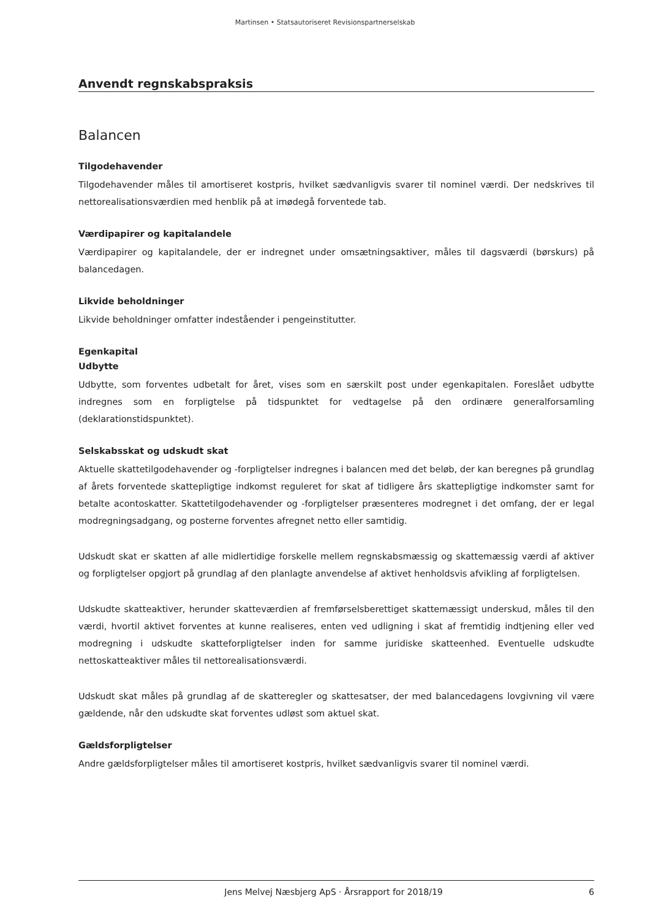Martinsen • Statsautoriseret Revisionspartnerselskab
Anvendt regnskabspraksis
Balancen
Tilgodehavender
Tilgodehavender måles til amortiseret kostpris, hvilket sædvanligvis svarer til nominel værdi. Der nedskrives til nettorealisationsværdien med henblik på at imødegå forventede tab.
Værdipapirer og kapitalandele
Værdipapirer og kapitalandele, der er indregnet under omsætningsaktiver, måles til dagsværdi (børskurs) på balancedagen.
Likvide beholdninger
Likvide beholdninger omfatter indeståender i pengeinstitutter.
Egenkapital
Udbytte
Udbytte, som forventes udbetalt for året, vises som en særskilt post under egenkapitalen. Foreslået udbytte indregnes som en forpligtelse på tidspunktet for vedtagelse på den ordinære generalforsamling (deklarationstidspunktet).
Selskabsskat og udskudt skat
Aktuelle skattetilgodehavender og -forpligtelser indregnes i balancen med det beløb, der kan beregnes på grundlag af årets forventede skattepligtige indkomst reguleret for skat af tidligere års skattepligtige indkomster samt for betalte acontoskatter. Skattetilgodehavender og -forpligtelser præsenteres modregnet i det omfang, der er legal modregningsadgang, og posterne forventes afregnet netto eller samtidig.
Udskudt skat er skatten af alle midlertidige forskelle mellem regnskabsmæssig og skattemæssig værdi af aktiver og forpligtelser opgjort på grundlag af den planlagte anvendelse af aktivet henholdsvis afvikling af forpligtelsen.
Udskudte skatteaktiver, herunder skatteværdien af fremførselsberettiget skattemæssigt underskud, måles til den værdi, hvortil aktivet forventes at kunne realiseres, enten ved udligning i skat af fremtidig indtjening eller ved modregning i udskudte skatteforpligtelser inden for samme juridiske skatteenhed. Eventuelle udskudte nettoskatteaktiver måles til nettorealisationsværdi.
Udskudt skat måles på grundlag af de skatteregler og skattesatser, der med balancedagens lovgivning vil være gældende, når den udskudte skat forventes udløst som aktuel skat.
Gældsforpligtelser
Andre gældsforpligtelser måles til amortiseret kostpris, hvilket sædvanligvis svarer til nominel værdi.
Jens Melvej Næsbjerg ApS · Årsrapport for 2018/19 6